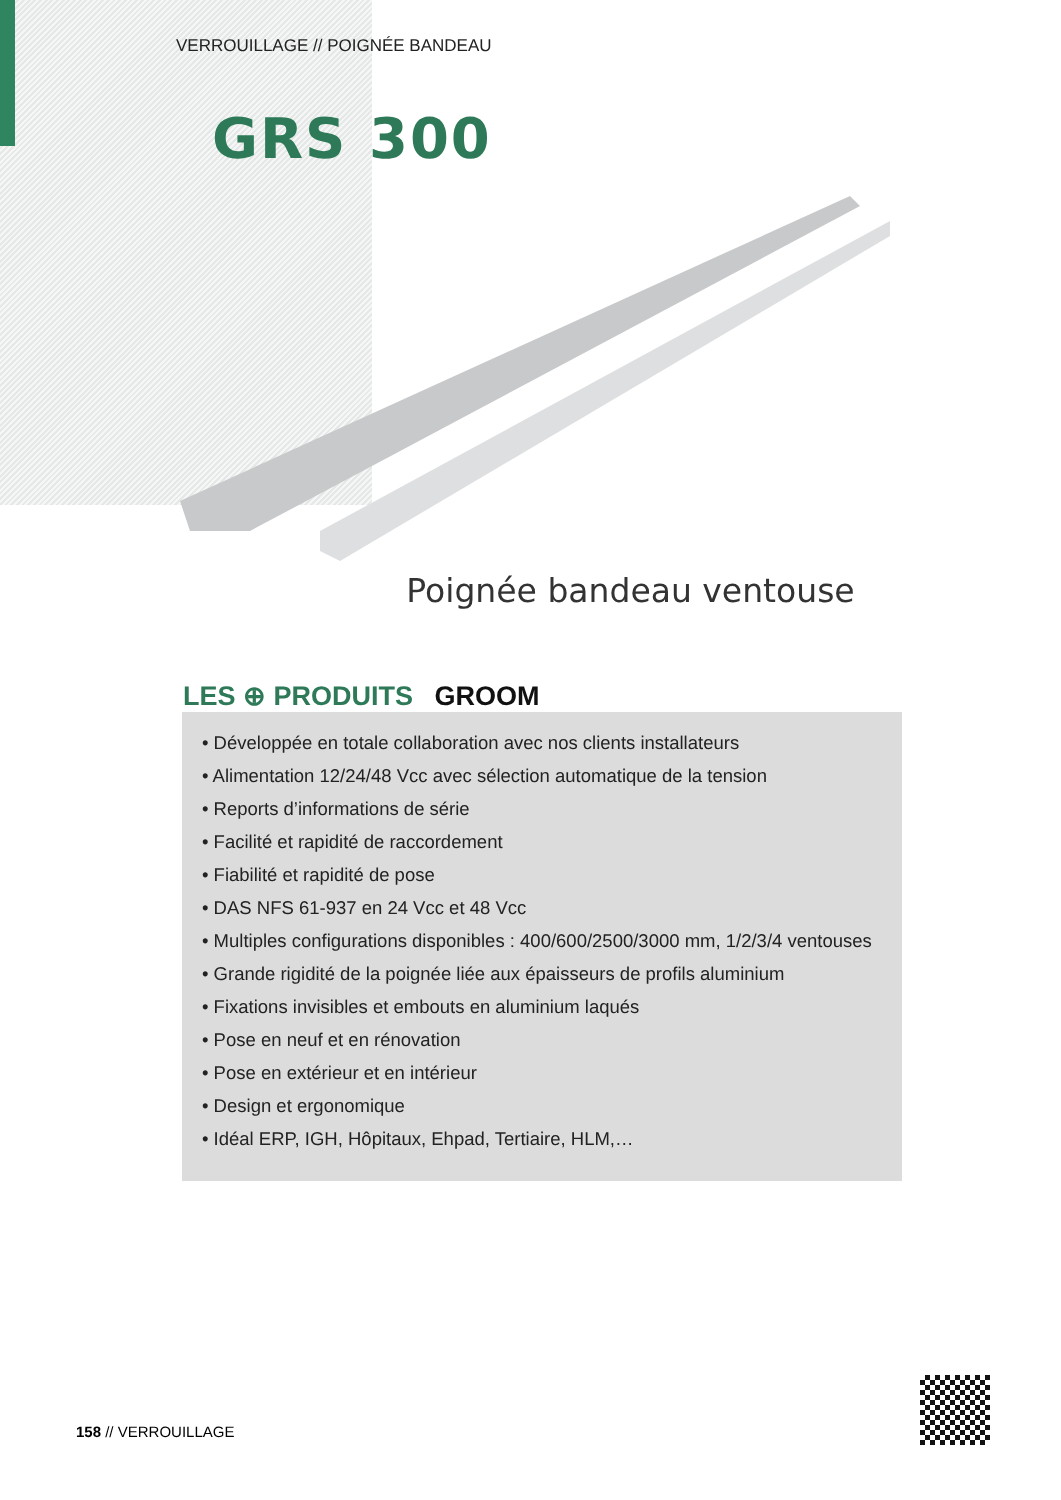VERROUILLAGE // POIGNÉE BANDEAU
GRS 300
Poignée bandeau ventouse
LES ⊕ PRODUITS GROOM
• Développée en totale collaboration avec nos clients installateurs
• Alimentation 12/24/48 Vcc avec sélection automatique de la tension
• Reports d’informations de série
• Facilité et rapidité de raccordement
• Fiabilité et rapidité de pose
• DAS NFS 61-937 en 24 Vcc et 48 Vcc
• Multiples configurations disponibles : 400/600/2500/3000 mm, 1/2/3/4 ventouses
• Grande rigidité de la poignée liée aux épaisseurs de profils aluminium
• Fixations invisibles et embouts en aluminium laqués
• Pose en neuf et en rénovation
• Pose en extérieur et en intérieur
• Design et ergonomique
• Idéal ERP, IGH, Hôpitaux, Ehpad, Tertiaire, HLM,…
158 // VERROUILLAGE